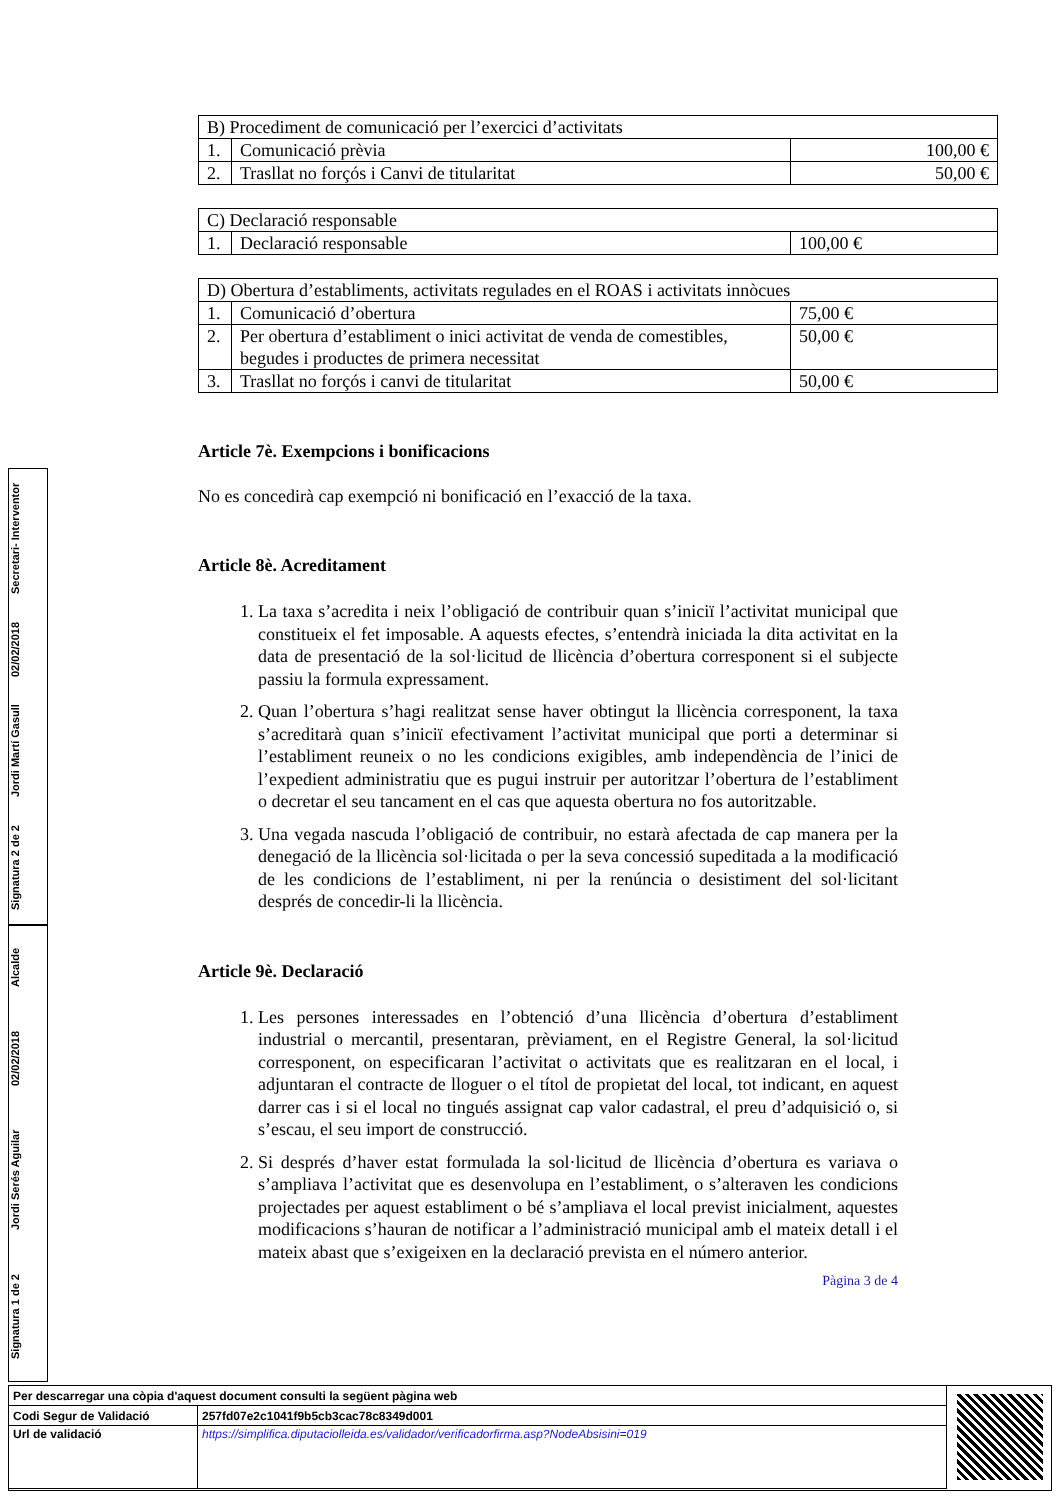| B) Procediment de comunicació per l’exercici d’activitats | | |
| 1. | Comunicació prèvia | 100,00 € |
| 2. | Trasllat no forçós i Canvi de titularitat | 50,00 € |
| C) Declaració responsable | | |
| 1. | Declaració responsable | 100,00 € |
| D) Obertura d’establiments, activitats regulades en el ROAS i activitats innòcues | | |
| 1. | Comunicació d’obertura | 75,00 € |
| 2. | Per obertura d’establiment o inici activitat de venda de comestibles, begudes i productes de primera necessitat | 50,00 € |
| 3. | Trasllat no forçós i canvi de titularitat | 50,00 € |
Article 7è. Exempcions i bonificacions
No es concedirà cap exempció ni bonificació en l’exacció de la taxa.
Article 8è. Acreditament
1. La taxa s’acredita i neix l’obligació de contribuir quan s’iniciï l’activitat municipal que constitueix el fet imposable. A aquests efectes, s’entendrà iniciada la dita activitat en la data de presentació de la sol·licitud de llicència d’obertura corresponent si el subjecte passiu la formula expressament.
2. Quan l’obertura s’hagi realitzat sense haver obtingut la llicència corresponent, la taxa s’acreditarà quan s’iniciï efectivament l’activitat municipal que porti a determinar si l’establiment reuneix o no les condicions exigibles, amb independència de l’inici de l’expedient administratiu que es pugui instruir per autoritzar l’obertura de l’establiment o decretar el seu tancament en el cas que aquesta obertura no fos autoritzable.
3. Una vegada nascuda l’obligació de contribuir, no estarà afectada de cap manera per la denegació de la llicència sol·licitada o per la seva concessió supeditada a la modificació de les condicions de l’establiment, ni per la renúncia o desistiment del sol·licitant després de concedir-li la llicència.
Article 9è. Declaració
1. Les persones interessades en l’obtenció d’una llicència d’obertura d’establiment industrial o mercantil, presentaran, prèviament, en el Registre General, la sol·licitud corresponent, on especificaran l’activitat o activitats que es realitzaran en el local, i adjuntaran el contracte de lloguer o el títol de propietat del local, tot indicant, en aquest darrer cas i si el local no tingués assignat cap valor cadastral, el preu d’adquisició o, si s’escau, el seu import de construcció.
2. Si després d’haver estat formulada la sol·licitud de llicència d’obertura es variava o s’ampliava l’activitat que es desenvolupa en l’establiment, o s’alteraven les condicions projectades per aquest establiment o bé s’ampliava el local previst inicialment, aquestes modificacions s’hauran de notificar a l’administració municipal amb el mateix detall i el mateix abast que s’exigeixen en la declaració prevista en el número anterior.
Pàgina 3 de 4
Signatura 2 de 2 Jordi Martí Gasull 02/02/2018 Secretari- Interventor
Signatura 1 de 2 Jordi Serés Aguilar 02/02/2018 Alcalde
| Per descarregar una còpia d'aquest document consulti la següent pàgina web | |
| Codi Segur de Validació | 257fd07e2c1041f9b5cb3cac78c8349d001 |
| Url de validació | https://simplifica.diputaciolleida.es/validador/verificadorfirma.asp?NodeAbsisini=019 |